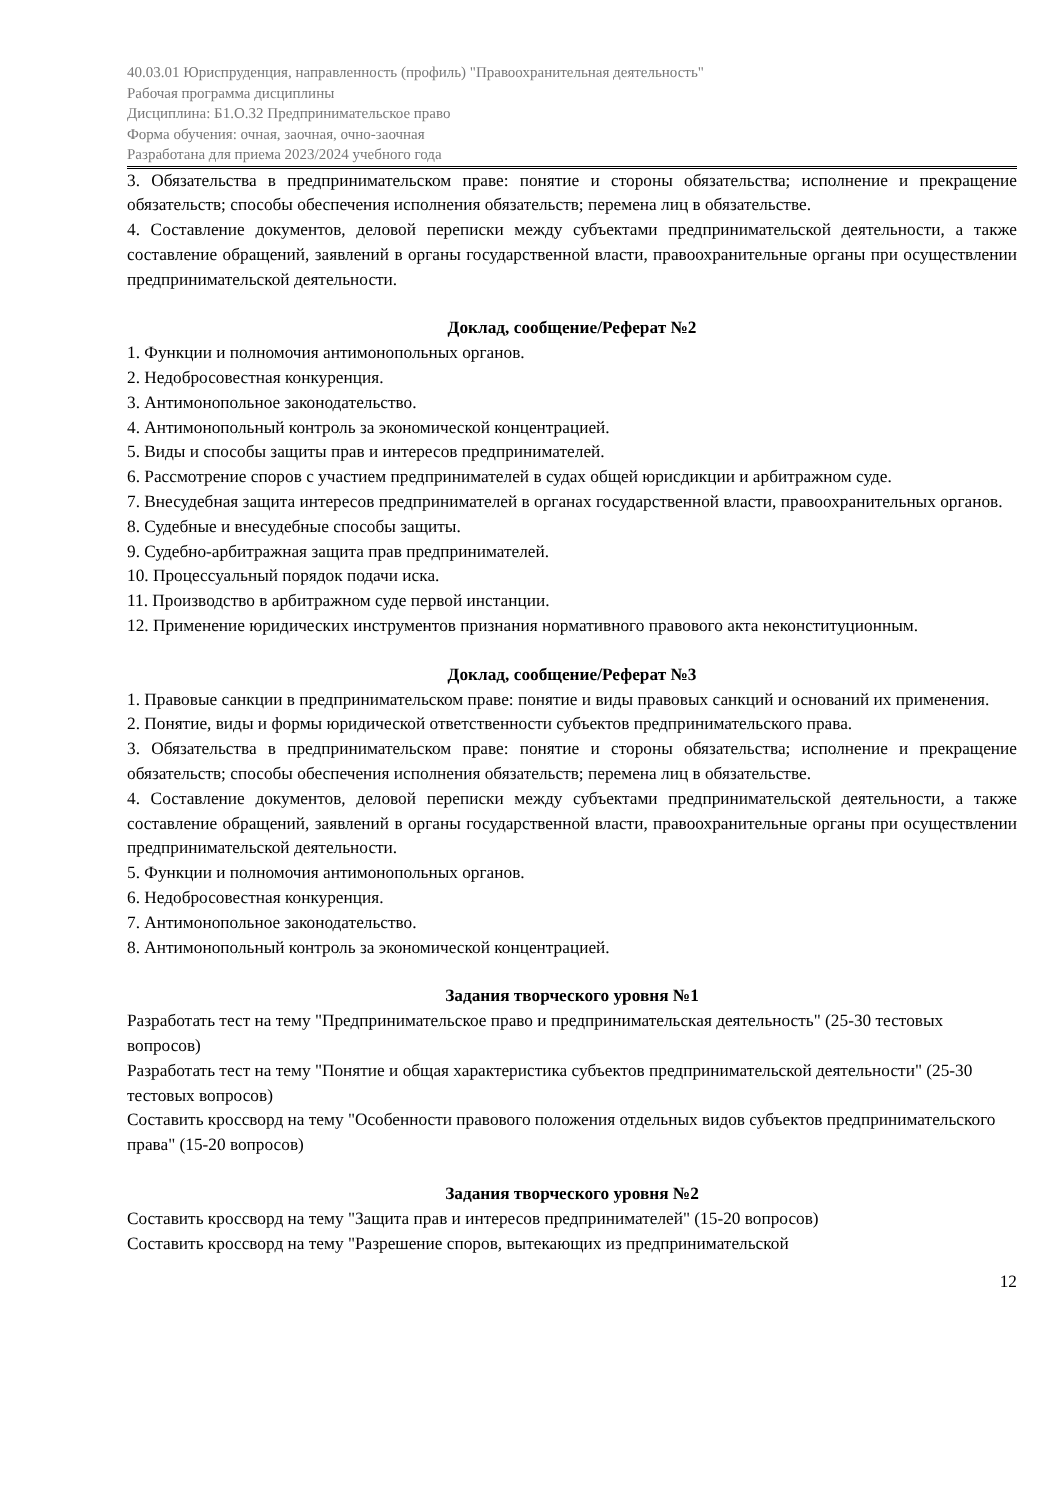40.03.01 Юриспруденция, направленность (профиль) "Правоохранительная деятельность"
Рабочая программа дисциплины
Дисциплина: Б1.О.32 Предпринимательское право
Форма обучения: очная, заочная, очно-заочная
Разработана для приема 2023/2024 учебного года
3. Обязательства в предпринимательском праве: понятие и стороны обязательства; исполнение и прекращение обязательств; способы обеспечения исполнения обязательств; перемена лиц в обязательстве.
4. Составление документов, деловой переписки между субъектами предпринимательской деятельности, а также составление обращений, заявлений в органы государственной власти, правоохранительные органы при осуществлении предпринимательской деятельности.
Доклад, сообщение/Реферат №2
1. Функции и полномочия антимонопольных органов.
2. Недобросовестная конкуренция.
3. Антимонопольное законодательство.
4. Антимонопольный контроль за экономической концентрацией.
5. Виды и способы защиты прав и интересов предпринимателей.
6. Рассмотрение споров с участием предпринимателей в судах общей юрисдикции и арбитражном суде.
7. Внесудебная защита интересов предпринимателей в органах государственной власти, правоохранительных органов.
8. Судебные и внесудебные способы защиты.
9. Судебно-арбитражная защита прав предпринимателей.
10. Процессуальный порядок подачи иска.
11. Производство в арбитражном суде первой инстанции.
12. Применение юридических инструментов признания нормативного правового акта неконституционным.
Доклад, сообщение/Реферат №3
1. Правовые санкции в предпринимательском праве: понятие и виды правовых санкций и оснований их применения.
2. Понятие, виды и формы юридической ответственности субъектов предпринимательского права.
3. Обязательства в предпринимательском праве: понятие и стороны обязательства; исполнение и прекращение обязательств; способы обеспечения исполнения обязательств; перемена лиц в обязательстве.
4. Составление документов, деловой переписки между субъектами предпринимательской деятельности, а также составление обращений, заявлений в органы государственной власти, правоохранительные органы при осуществлении предпринимательской деятельности.
5. Функции и полномочия антимонопольных органов.
6. Недобросовестная конкуренция.
7. Антимонопольное законодательство.
8. Антимонопольный контроль за экономической концентрацией.
Задания творческого уровня №1
Разработать тест на тему "Предпринимательское право и предпринимательская деятельность" (25-30 тестовых вопросов)
Разработать тест на тему "Понятие и общая характеристика субъектов предпринимательской деятельности" (25-30 тестовых вопросов)
Составить кроссворд на тему "Особенности правового положения отдельных видов субъектов предпринимательского права" (15-20 вопросов)
Задания творческого уровня №2
Составить кроссворд на тему "Защита прав и интересов предпринимателей" (15-20 вопросов)
Составить кроссворд на тему "Разрешение споров, вытекающих из предпринимательской
12